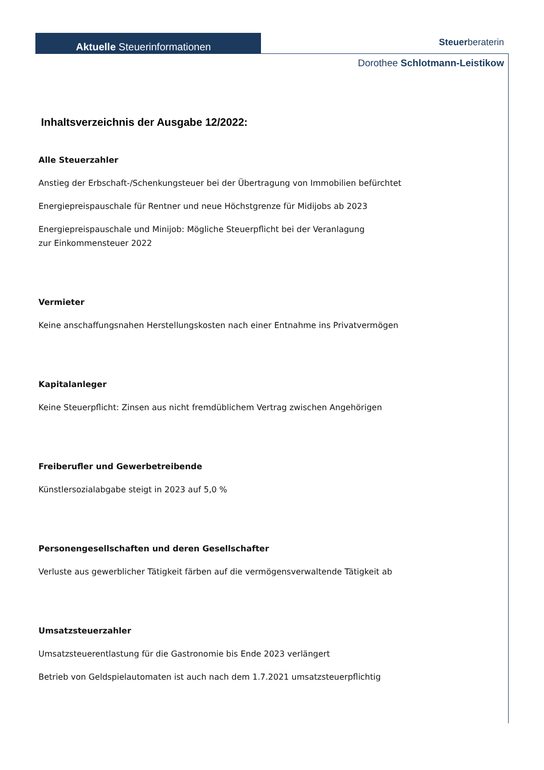Aktuelle Steuerinformationen Steuerberaterin
Dorothee Schlotmann-Leistikow
Inhaltsverzeichnis der Ausgabe 12/2022:
Alle Steuerzahler
Anstieg der Erbschaft-/Schenkungsteuer bei der Übertragung von Immobilien befürchtet
Energiepreispauschale für Rentner und neue Höchstgrenze für Midijobs ab 2023
Energiepreispauschale und Minijob: Mögliche Steuerpflicht bei der Veranlagung
zur Einkommensteuer 2022
Vermieter
Keine anschaffungsnahen Herstellungskosten nach einer Entnahme ins Privatvermögen
Kapitalanleger
Keine Steuerpflicht: Zinsen aus nicht fremdüblichem Vertrag zwischen Angehörigen
Freiberufler und Gewerbetreibende
Künstlersozialabgabe steigt in 2023 auf 5,0 %
Personengesellschaften und deren Gesellschafter
Verluste aus gewerblicher Tätigkeit färben auf die vermögensverwaltende Tätigkeit ab
Umsatzsteuerzahler
Umsatzsteuerentlastung für die Gastronomie bis Ende 2023 verlängert
Betrieb von Geldspielautomaten ist auch nach dem 1.7.2021 umsatzsteuerpflichtig